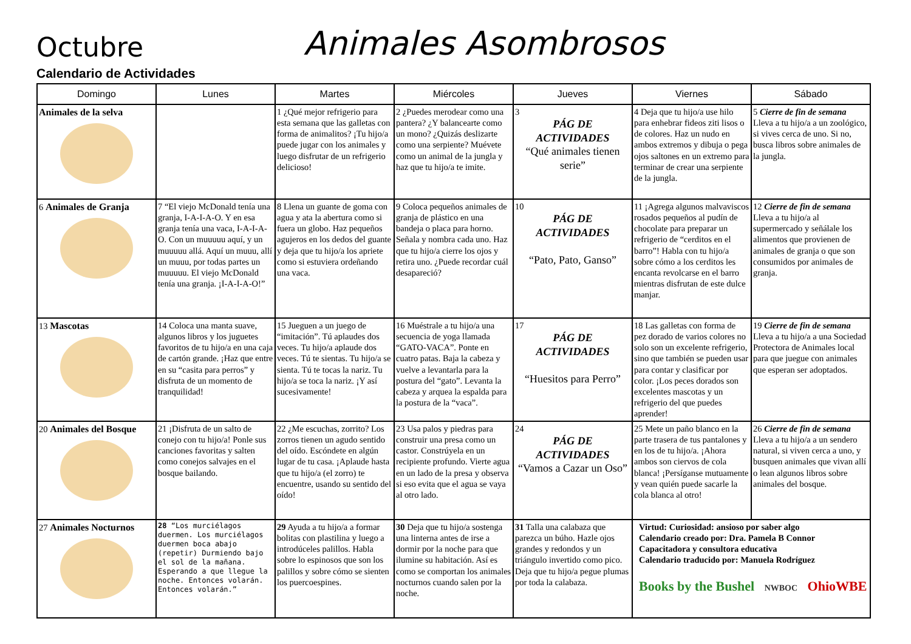Octubre
Animales Asombrosos
Calendario de Actividades
| Domingo | Lunes | Martes | Miércoles | Jueves | Viernes | Sábado |
| --- | --- | --- | --- | --- | --- | --- |
| Animales de la selva | | 1 ¿Qué mejor refrigerio para esta semana que las galletas con forma de animalitos? ¡Tu hijo/a puede jugar con los animales y luego disfrutar de un refrigerio delicioso! | 2 ¿Puedes merodear como una pantera? ¿Y balancearte como un mono? ¿Quizás deslizarte como una serpiente? Muévete como un animal de la jungla y haz que tu hijo/a te imite. | 3 PÁG DE ACTIVIDADES “Qué animales tienen serie” | 4 Deja que tu hijo/a use hilo para enhebrar fideos ziti lisos o de colores. Haz un nudo en ambos extremos y dibuja o pega ojos saltones en un extremo para terminar de crear una serpiente de la jungla. | 5 Cierre de fin de semana Lleva a tu hijo/a a un zoológico, si vives cerca de uno. Si no, busca libros sobre animales de la jungla. |
| 6 Animales de Granja | 7 “El viejo McDonald tenía una granja, I-A-I-A-O. Y en esa granja tenía una vaca, I-A-I-A-O. Con un muuuuu aquí, y un muuuuu allá. Aquí un muuu, allí un muuu, por todas partes un muuuuu. El viejo McDonald tenía una granja. ¡I-A-I-A-O!” | 8 Llena un guante de goma con agua y ata la abertura como si fuera un globo. Haz pequeños agujeros en los dedos del guante y deja que tu hijo/a los apriete como si estuviera ordeñando una vaca. | 9 Coloca pequeños animales de granja de plástico en una bandeja o placa para horno. Señala y nombra cada uno. Haz que tu hijo/a cierre los ojos y retira uno. ¿Puede recordar cuál desapareció? | 10 PÁG DE ACTIVIDADES “Pato, Pato, Ganso” | 11 ¡Agrega algunos malvaviscos rosados pequeños al pudín de chocolate para preparar un refrigerio de “cerditos en el barro”! Habla con tu hijo/a sobre cómo a los cerditos les encanta revolcarse en el barro mientras disfrutan de este dulce manjar. | 12 Cierre de fin de semana Lleva a tu hijo/a al supermercado y señálale los alimentos que provienen de animales de granja o que son consumidos por animales de granja. |
| 13 Mascotas | 14 Coloca una manta suave, algunos libros y los juguetes favoritos de tu hijo/a en una caja de cartón grande. ¡Haz que entre en su “casita para perros” y disfruta de un momento de tranquilidad! | 15 Jueguen a un juego de “imitación”. Tú aplaudes dos veces. Tu hijo/a aplaude dos veces. Tú te sientas. Tu hijo/a se sienta. Tú te tocas la nariz. Tu hijo/a se toca la nariz. ¡Y así sucesivamente! | 16 Muéstrale a tu hijo/a una secuencia de yoga llamada “GATO-VACA”. Ponte en cuatro patas. Baja la cabeza y vuelve a levantarla para la postura del “gato”. Levanta la cabeza y arquea la espalda para la postura de la “vaca”. | 17 PÁG DE ACTIVIDADES “Huesitos para Perro” | 18 Las galletas con forma de pez dorado de varios colores no solo son un excelente refrigerio, sino que también se pueden usar para contar y clasificar por color. ¡Los peces dorados son excelentes mascotas y un refrigerio del que puedes aprender! | 19 Cierre de fin de semana Lleva a tu hijo/a a una Sociedad Protectora de Animales local para que juegue con animales que esperan ser adoptados. |
| 20 Animales del Bosque | 21 ¡Disfruta de un salto de conejo con tu hijo/a! Ponle sus canciones favoritas y salten como conejos salvajes en el bosque bailando. | 22 ¿Me escuchas, zorrito? Los zorros tienen un agudo sentido del oído. Escóndete en algún lugar de tu casa. ¡Aplaude hasta que tu hijo/a (el zorro) te encuentre, usando su sentido del oído! | 23 Usa palos y piedras para construir una presa como un castor. Constrúyela en un recipiente profundo. Vierte agua en un lado de la presa y observa si eso evita que el agua se vaya al otro lado. | 24 PÁG DE ACTIVIDADES “Vamos a Cazar un Oso” | 25 Mete un paño blanco en la parte trasera de tus pantalones y en los de tu hijo/a. ¡Ahora ambos son ciervos de cola blanca! ¡Persíganse mutuamente y vean quién puede sacarle la cola blanca al otro! | 26 Cierre de fin de semana Lleva a tu hijo/a a un sendero natural, si viven cerca a uno, y busquen animales que vivan allí o lean algunos libros sobre animales del bosque. |
| 27 Animales Nocturnos | 28 “Los murciélagos duermen. Los murciélagos duermen boca abajo (repetir) Durmiendo bajo el sol de la mañana. Esperando a que llegue la noche. Entonces volarán. Entonces volarán.” | 29 Ayuda a tu hijo/a a formar bolitas con plastilina y luego a introdúceles palillos. Habla sobre lo espinosos que son los palillos y sobre cómo se sienten los puercoespines. | 30 Deja que tu hijo/a sostenga una linterna antes de irse a dormir por la noche para que ilumine su habitación. Así es como se comportan los animales nocturnos cuando salen por la noche. | 31 Talla una calabaza que parezca un búho. Hazle ojos grandes y redondos y un triángulo invertido como pico. Deja que tu hijo/a pegue plumas por toda la calabaza. | Virtud: Curiosidad: ansioso por saber algo Calendario creado por: Dra. Pamela B Connor Capacitadora y consultora educativa Calendario traducido por: Manuela Rodríguez Books by the Bushel NWBOC OhioWBE | |